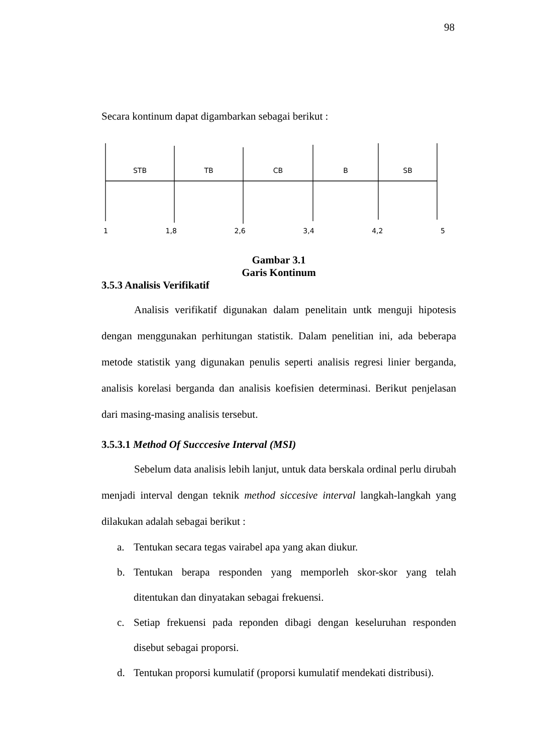98
Secara kontinum dapat digambarkan sebagai berikut :
STB TB CB B SB
1 1,8 2,6 3,4 4,2 5
Gambar 3.1
Garis Kontinum
3.5.3 Analisis Verifikatif
Analisis verifikatif digunakan dalam penelitain untk menguji hipotesis dengan menggunakan perhitungan statistik. Dalam penelitian ini, ada beberapa metode statistik yang digunakan penulis seperti analisis regresi linier berganda, analisis korelasi berganda dan analisis koefisien determinasi. Berikut penjelasan dari masing-masing analisis tersebut.
3.5.3.1 Method Of Succcesive Interval (MSI)
Sebelum data analisis lebih lanjut, untuk data berskala ordinal perlu dirubah menjadi interval dengan teknik method siccesive interval langkah-langkah yang dilakukan adalah sebagai berikut :
a. Tentukan secara tegas vairabel apa yang akan diukur.
b. Tentukan berapa responden yang memporleh skor-skor yang telah ditentukan dan dinyatakan sebagai frekuensi.
c. Setiap frekuensi pada reponden dibagi dengan keseluruhan responden disebut sebagai proporsi.
d. Tentukan proporsi kumulatif (proporsi kumulatif mendekati distribusi).